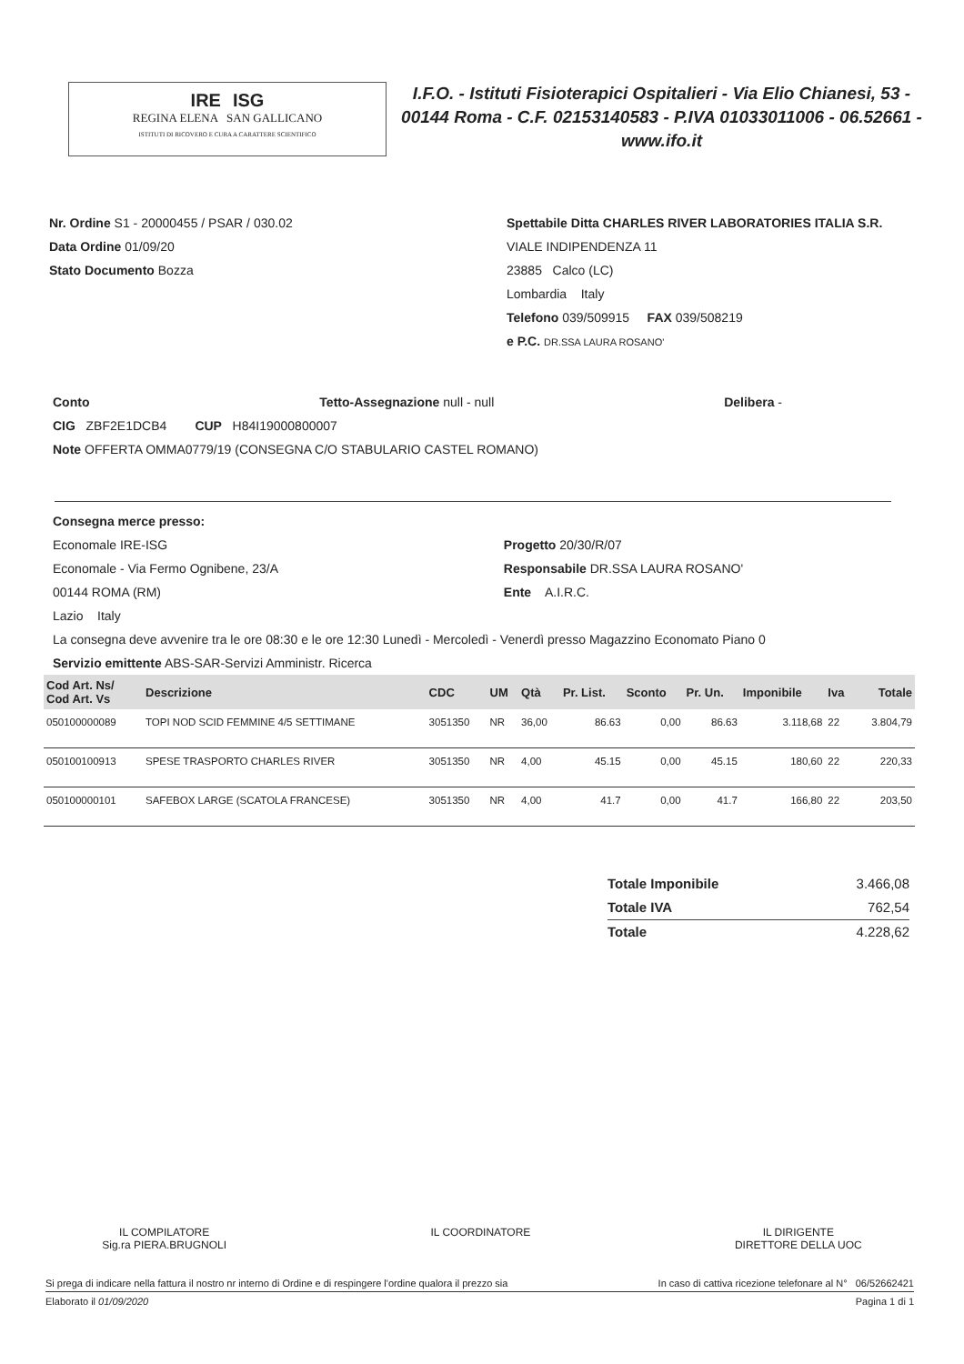IRE ISG
REGINA ELENA SAN GALLICANO
ISTITUTI DI RICOVERO E CURA A CARATTERE SCIENTIFICO
I.F.O. - Istituti Fisioterapici Ospitalieri - Via Elio Chianesi, 53 - 00144 Roma - C.F. 02153140583 - P.IVA 01033011006 - 06.52661 - www.ifo.it
Nr. Ordine S1 - 20000455 / PSAR / 030.02
Data Ordine 01/09/20
Stato Documento Bozza
Spettabile Ditta CHARLES RIVER LABORATORIES ITALIA S.R.
VIALE INDIPENDENZA 11
23885 Calco (LC)
Lombardia Italy
Telefono 039/509915 FAX 039/508219
e P.C. DR.SSA LAURA ROSANO'
Conto Tetto-Assegnazione null - null Delibera -
CIG ZBF2E1DCB4 CUP H84I19000800007
Note OFFERTA OMMA0779/19 (CONSEGNA C/O STABULARIO CASTEL ROMANO)
Consegna merce presso:
Economale IRE-ISG
Economale - Via Fermo Ognibene, 23/A
00144 ROMA (RM)
Lazio Italy
Progetto 20/30/R/07
Responsabile DR.SSA LAURA ROSANO'
Ente A.I.R.C.
La consegna deve avvenire tra le ore 08:30 e le ore 12:30 Lunedì - Mercoledì - Venerdì presso Magazzino Economato Piano 0
Servizio emittente ABS-SAR-Servizi Amministr. Ricerca
| Cod Art. Ns/ Cod Art. Vs | Descrizione | CDC | UM | Qtà | Pr. List. | Sconto | Pr. Un. | Imponibile | Iva | Totale |
| --- | --- | --- | --- | --- | --- | --- | --- | --- | --- | --- |
| 050100000089 | TOPI NOD SCID FEMMINE 4/5 SETTIMANE | 3051350 | NR | 36,00 | 86.63 | 0,00 | 86.63 | 3.118,68 | 22 | 3.804,79 |
| 050100100913 | SPESE TRASPORTO CHARLES RIVER | 3051350 | NR | 4,00 | 45.15 | 0,00 | 45.15 | 180,60 | 22 | 220,33 |
| 050100000101 | SAFEBOX LARGE (SCATOLA FRANCESE) | 3051350 | NR | 4,00 | 41.7 | 0,00 | 41.7 | 166,80 | 22 | 203,50 |
Totale Imponibile 3.466,08
Totale IVA 762,54
Totale 4.228,62
IL COMPILATORE
Sig.ra PIERA.BRUGNOLI
IL COORDINATORE IL DIRIGENTE
DIRETTORE DELLA UOC
Si prega di indicare nella fattura il nostro nr interno di Ordine e di respingere l'ordine qualora il prezzo sia In caso di cattiva ricezione telefonare al N° 06/52662421
Elaborato il 01/09/2020 Pagina 1 di 1